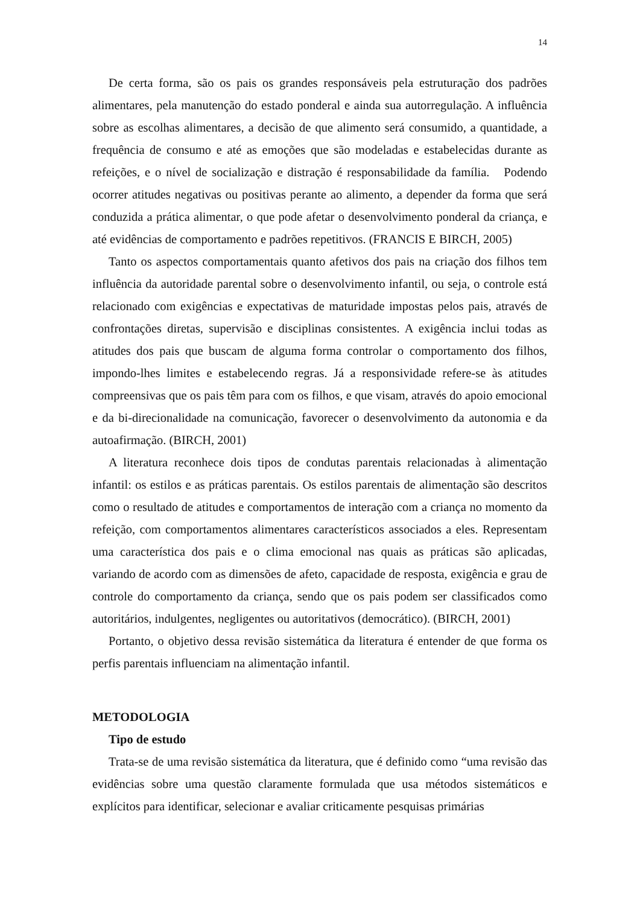14
De certa forma, são os pais os grandes responsáveis pela estruturação dos padrões alimentares, pela manutenção do estado ponderal e ainda sua autorregulação. A influência sobre as escolhas alimentares, a decisão de que alimento será consumido, a quantidade, a frequência de consumo e até as emoções que são modeladas e estabelecidas durante as refeições, e o nível de socialização e distração é responsabilidade da família. Podendo ocorrer atitudes negativas ou positivas perante ao alimento, a depender da forma que será conduzida a prática alimentar, o que pode afetar o desenvolvimento ponderal da criança, e até evidências de comportamento e padrões repetitivos. (FRANCIS E BIRCH, 2005)
Tanto os aspectos comportamentais quanto afetivos dos pais na criação dos filhos tem influência da autoridade parental sobre o desenvolvimento infantil, ou seja, o controle está relacionado com exigências e expectativas de maturidade impostas pelos pais, através de confrontações diretas, supervisão e disciplinas consistentes. A exigência inclui todas as atitudes dos pais que buscam de alguma forma controlar o comportamento dos filhos, impondo-lhes limites e estabelecendo regras. Já a responsividade refere-se às atitudes compreensivas que os pais têm para com os filhos, e que visam, através do apoio emocional e da bi-direcionalidade na comunicação, favorecer o desenvolvimento da autonomia e da autoafirmação. (BIRCH, 2001)
A literatura reconhece dois tipos de condutas parentais relacionadas à alimentação infantil: os estilos e as práticas parentais. Os estilos parentais de alimentação são descritos como o resultado de atitudes e comportamentos de interação com a criança no momento da refeição, com comportamentos alimentares característicos associados a eles. Representam uma característica dos pais e o clima emocional nas quais as práticas são aplicadas, variando de acordo com as dimensões de afeto, capacidade de resposta, exigência e grau de controle do comportamento da criança, sendo que os pais podem ser classificados como autoritários, indulgentes, negligentes ou autoritativos (democrático). (BIRCH, 2001)
Portanto, o objetivo dessa revisão sistemática da literatura é entender de que forma os perfis parentais influenciam na alimentação infantil.
METODOLOGIA
Tipo de estudo
Trata-se de uma revisão sistemática da literatura, que é definido como “uma revisão das evidências sobre uma questão claramente formulada que usa métodos sistemáticos e explícitos para identificar, selecionar e avaliar criticamente pesquisas primárias